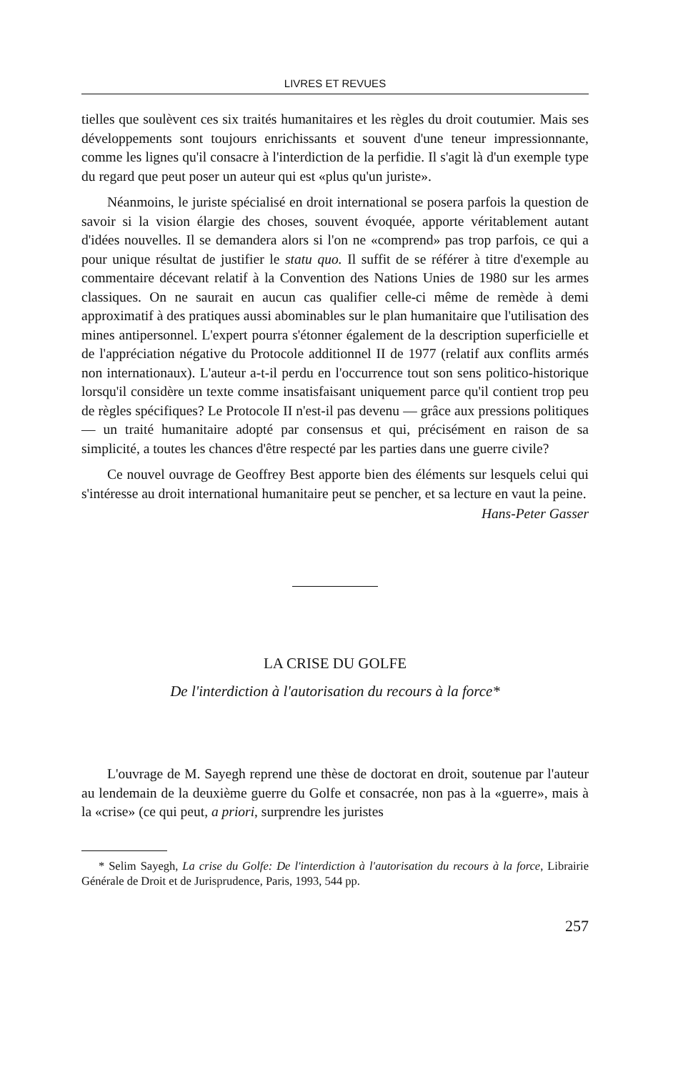LIVRES ET REVUES
tielles que soulèvent ces six traités humanitaires et les règles du droit coutumier. Mais ses développements sont toujours enrichissants et souvent d'une teneur impressionnante, comme les lignes qu'il consacre à l'interdiction de la perfidie. Il s'agit là d'un exemple type du regard que peut poser un auteur qui est «plus qu'un juriste».
Néanmoins, le juriste spécialisé en droit international se posera parfois la question de savoir si la vision élargie des choses, souvent évoquée, apporte véritablement autant d'idées nouvelles. Il se demandera alors si l'on ne «comprend» pas trop parfois, ce qui a pour unique résultat de justifier le statu quo. Il suffit de se référer à titre d'exemple au commentaire décevant relatif à la Convention des Nations Unies de 1980 sur les armes classiques. On ne saurait en aucun cas qualifier celle-ci même de remède à demi approximatif à des pratiques aussi abominables sur le plan humanitaire que l'utilisation des mines antipersonnel. L'expert pourra s'étonner également de la description superficielle et de l'appréciation négative du Protocole additionnel II de 1977 (relatif aux conflits armés non internationaux). L'auteur a-t-il perdu en l'occurrence tout son sens politico-historique lorsqu'il considère un texte comme insatisfaisant uniquement parce qu'il contient trop peu de règles spécifiques? Le Protocole II n'est-il pas devenu — grâce aux pressions politiques — un traité humanitaire adopté par consensus et qui, précisément en raison de sa simplicité, a toutes les chances d'être respecté par les parties dans une guerre civile?
Ce nouvel ouvrage de Geoffrey Best apporte bien des éléments sur lesquels celui qui s'intéresse au droit international humanitaire peut se pencher, et sa lecture en vaut la peine.
Hans-Peter Gasser
LA CRISE DU GOLFE
De l'interdiction à l'autorisation du recours à la force*
L'ouvrage de M. Sayegh reprend une thèse de doctorat en droit, soutenue par l'auteur au lendemain de la deuxième guerre du Golfe et consacrée, non pas à la «guerre», mais à la «crise» (ce qui peut, a priori, surprendre les juristes
* Selim Sayegh, La crise du Golfe: De l'interdiction à l'autorisation du recours à la force, Librairie Générale de Droit et de Jurisprudence, Paris, 1993, 544 pp.
257